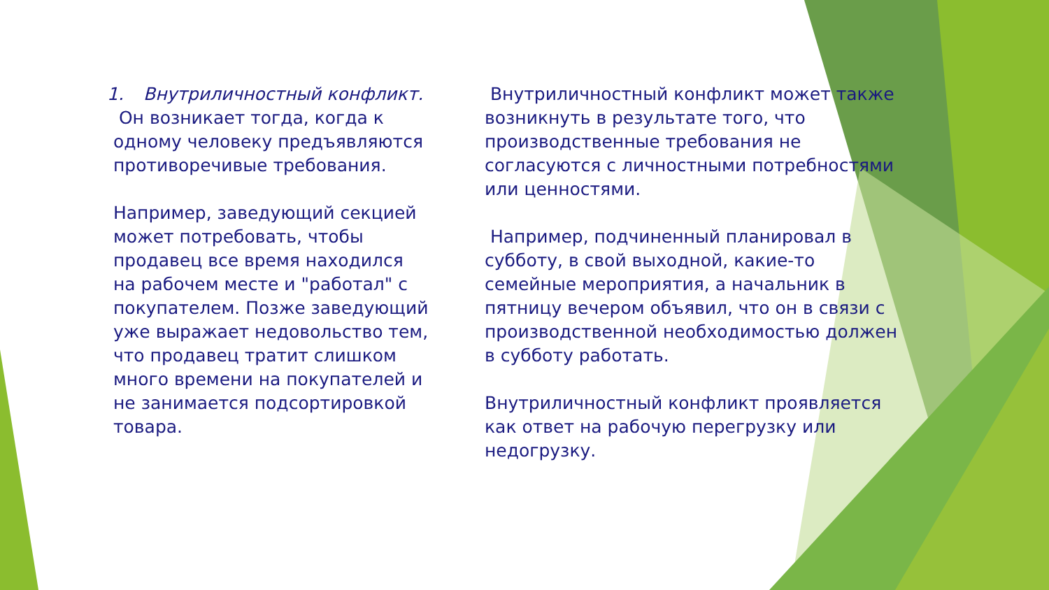1. Внутриличностный конфликт.
Он возникает тогда, когда к одному человеку предъявляются противоречивые требования.
Например, заведующий секцией может потребовать, чтобы продавец все время находился на рабочем месте и "работал" с покупателем. Позже заведующий уже выражает недовольство тем, что продавец тратит слишком много времени на покупателей и не занимается подсортировкой товара.
Внутриличностный конфликт может также возникнуть в результате того, что производственные требования не согласуются с личностными потребностями или ценностями.
Например, подчиненный планировал в субботу, в свой выходной, какие-то семейные мероприятия, а начальник в пятницу вечером объявил, что он в связи с производственной необходимостью должен в субботу работать.
Внутриличностный конфликт проявляется как ответ на рабочую перегрузку или недогрузку.